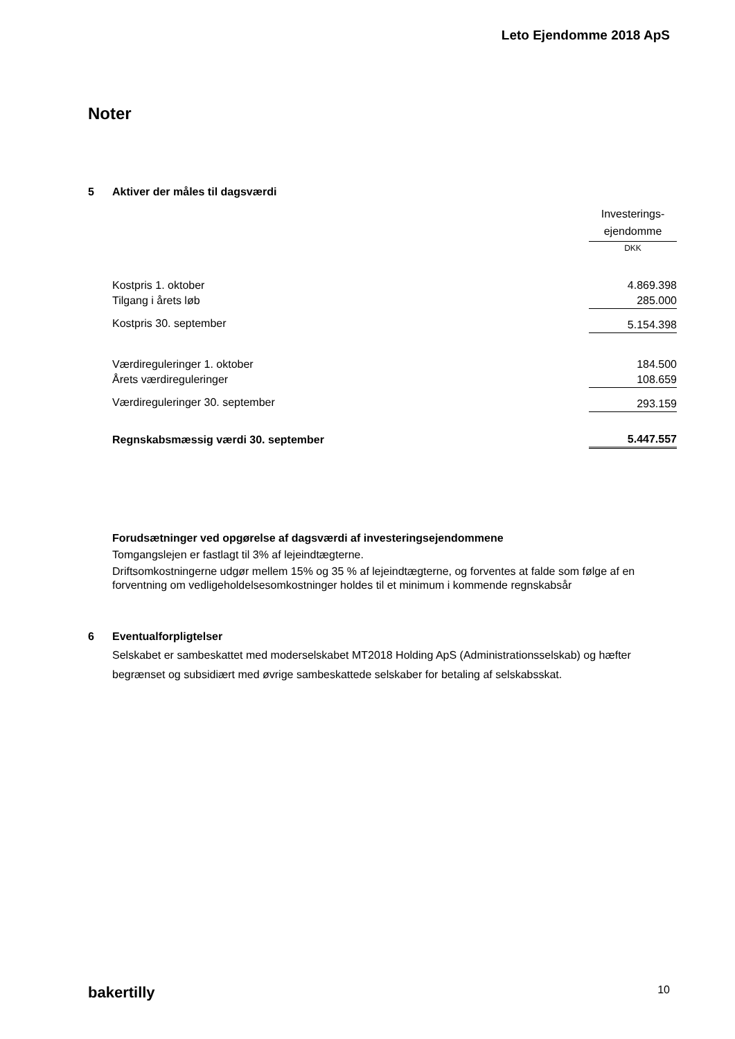Leto Ejendomme 2018 ApS
Noter
5 Aktiver der måles til dagsværdi
| | Investerings- ejendomme |
| | DKK |
| Kostpris 1. oktober | 4.869.398 |
| Tilgang i årets løb | 285.000 |
| Kostpris 30. september | 5.154.398 |
| Værdireguleringer 1. oktober | 184.500 |
| Årets værdireguleringer | 108.659 |
| Værdireguleringer 30. september | 293.159 |
| Regnskabsmæssig værdi 30. september | 5.447.557 |
Forudsætninger ved opgørelse af dagsværdi af investeringsejendommene
Tomgangslejen er fastlagt til 3% af lejeindtægterne.
Driftsomkostningerne udgør mellem 15% og 35 % af lejeindtægterne, og forventes at falde som følge af en forventning om vedligeholdelsesomkostninger holdes til et minimum i kommende regnskabsår
6 Eventualforpligtelser
Selskabet er sambeskattet med moderselskabet MT2018 Holding ApS (Administrationsselskab) og hæfter begrænset og subsidiært med øvrige sambeskattede selskaber for betaling af selskabsskat.
bakertilly 10